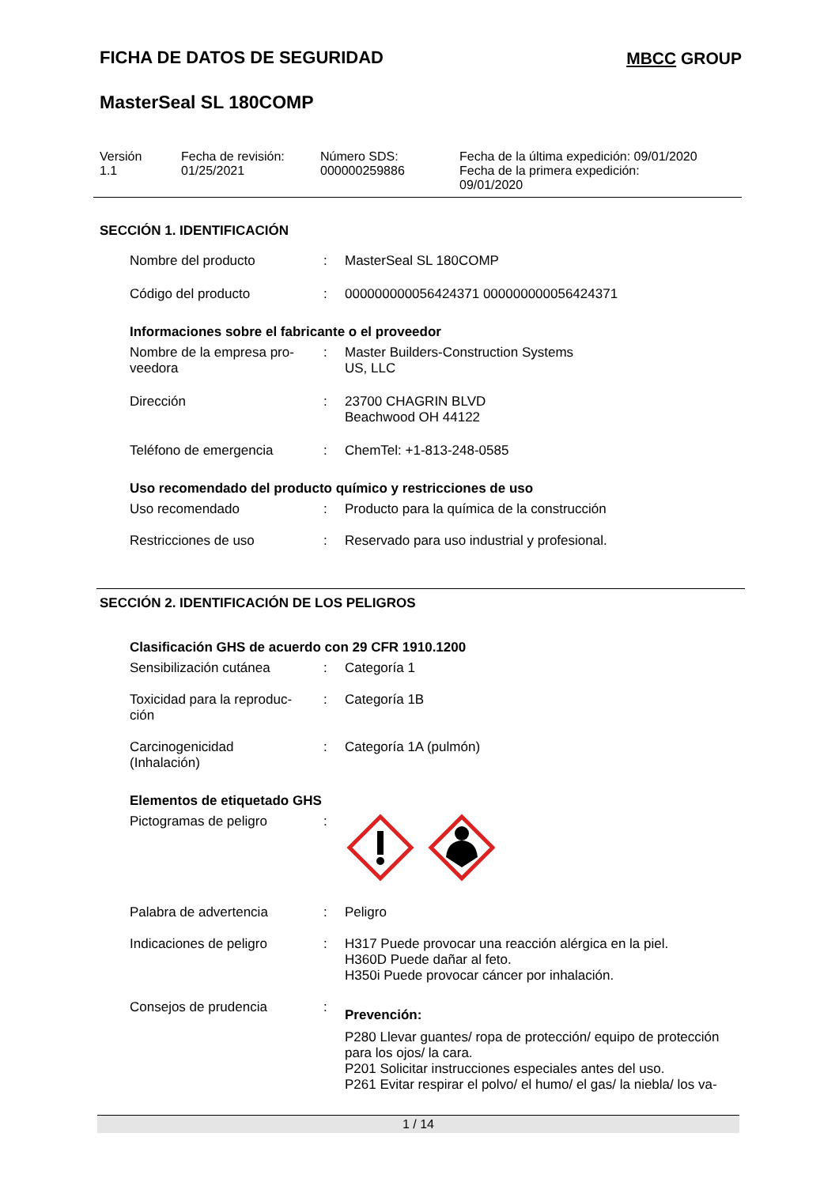FICHA DE DATOS DE SEGURIDAD MBCC GROUP
MasterSeal SL 180COMP
Versión
1.1
Fecha de revisión:
01/25/2021
Número SDS:
000000259886
Fecha de la última expedición: 09/01/2020
Fecha de la primera expedición:
09/01/2020
SECCIÓN 1. IDENTIFICACIÓN
Nombre del producto : MasterSeal SL 180COMP
Código del producto : 000000000056424371 000000000056424371
Informaciones sobre el fabricante o el proveedor
Nombre de la empresa pro-
veedora
: Master Builders-Construction Systems
US, LLC
Dirección : 23700 CHAGRIN BLVD
Beachwood OH 44122
Teléfono de emergencia : ChemTel: +1-813-248-0585
Uso recomendado del producto químico y restricciones de uso
Uso recomendado : Producto para la química de la construcción
Restricciones de uso : Reservado para uso industrial y profesional.
SECCIÓN 2. IDENTIFICACIÓN DE LOS PELIGROS
Clasificación GHS de acuerdo con 29 CFR 1910.1200
Sensibilización cutánea : Categoría 1
Toxicidad para la reproduc-
ción
: Categoría 1B
Carcinogenicidad
(Inhalación)
: Categoría 1A (pulmón)
Elementos de etiquetado GHS
Pictogramas de peligro :
Palabra de advertencia : Peligro
Indicaciones de peligro : H317 Puede provocar una reacción alérgica en la piel.
H360D Puede dañar al feto.
H350i Puede provocar cáncer por inhalación.
Consejos de prudencia :
Prevención:
P280 Llevar guantes/ ropa de protección/ equipo de protección para los ojos/ la cara.
P201 Solicitar instrucciones especiales antes del uso.
P261 Evitar respirar el polvo/ el humo/ el gas/ la niebla/ los va-
1 / 14